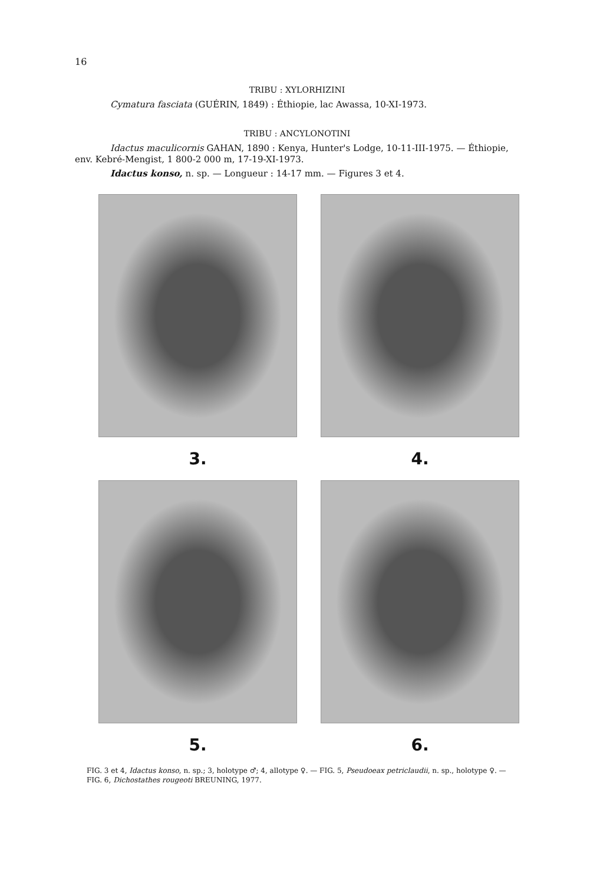16
TRIBU : XYLORHIZINI
Cymatura fasciata (GUÉRIN, 1849) : Éthiopie, lac Awassa, 10-XI-1973.
TRIBU : ANCYLONOTINI
Idactus maculicornis GAHAN, 1890 : Kenya, Hunter's Lodge, 10-11-III-1975. — Éthiopie, env. Kebré-Mengist, 1 800-2 000 m, 17-19-XI-1973.
Idactus konso, n. sp. — Longueur : 14-17 mm. — Figures 3 et 4.
3.
4.
5.
6.
FIG. 3 et 4, Idactus konso, n. sp.; 3, holotype ♂; 4, allotype ♀. — FIG. 5, Pseudoeax petriclaudii, n. sp., holotype ♀. — FIG. 6, Dichostathes rougeoti BREUNING, 1977.